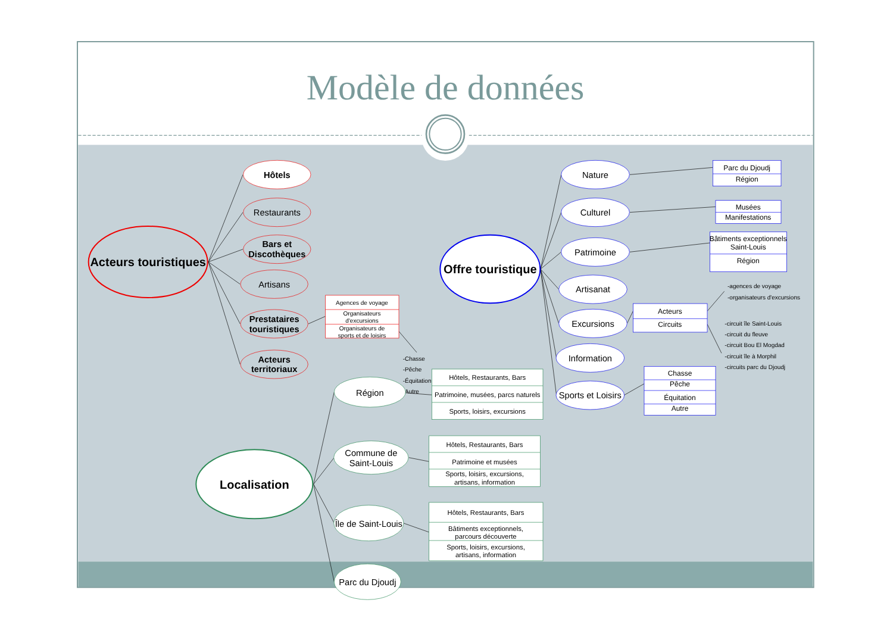Modèle de données
Acteurs touristiques
Hôtels
Restaurants
Bars et
Discothèques
Artisans
Prestataires
touristiques
Acteurs
territoriaux
Agences de voyage
Organisateurs
d'excursions
Organisateurs de
sports et de loisirs
-Chasse
-Pêche
-Équitation
-Autre
Offre touristique
Nature
Parc du Djoudj
Région
Culturel
Musées
Manifestations
Patrimoine
Bâtiments exceptionnels
Saint-Louis
Région
Artisanat
Excursions
Acteurs
Circuits
Information
Sports et Loisirs
Chasse
Pêche
Équitation
Autre
-agences de voyage
-organisateurs d'excursions
-circuit île Saint-Louis
-circuit du fleuve
-circuit Bou El Mogdad
-circuit île à Morphil
-circuits parc du Djoudj
Localisation
Région
Hôtels, Restaurants, Bars
Patrimoine, musées, parcs naturels
Sports, loisirs, excursions
Commune de
Saint-Louis
Hôtels, Restaurants, Bars
Patrimoine et musées
Sports, loisirs, excursions,
artisans, information
Île de Saint-Louis
Hôtels, Restaurants, Bars
Bâtiments exceptionnels,
parcours découverte
Sports, loisirs, excursions,
artisans, information
Parc du Djoudj